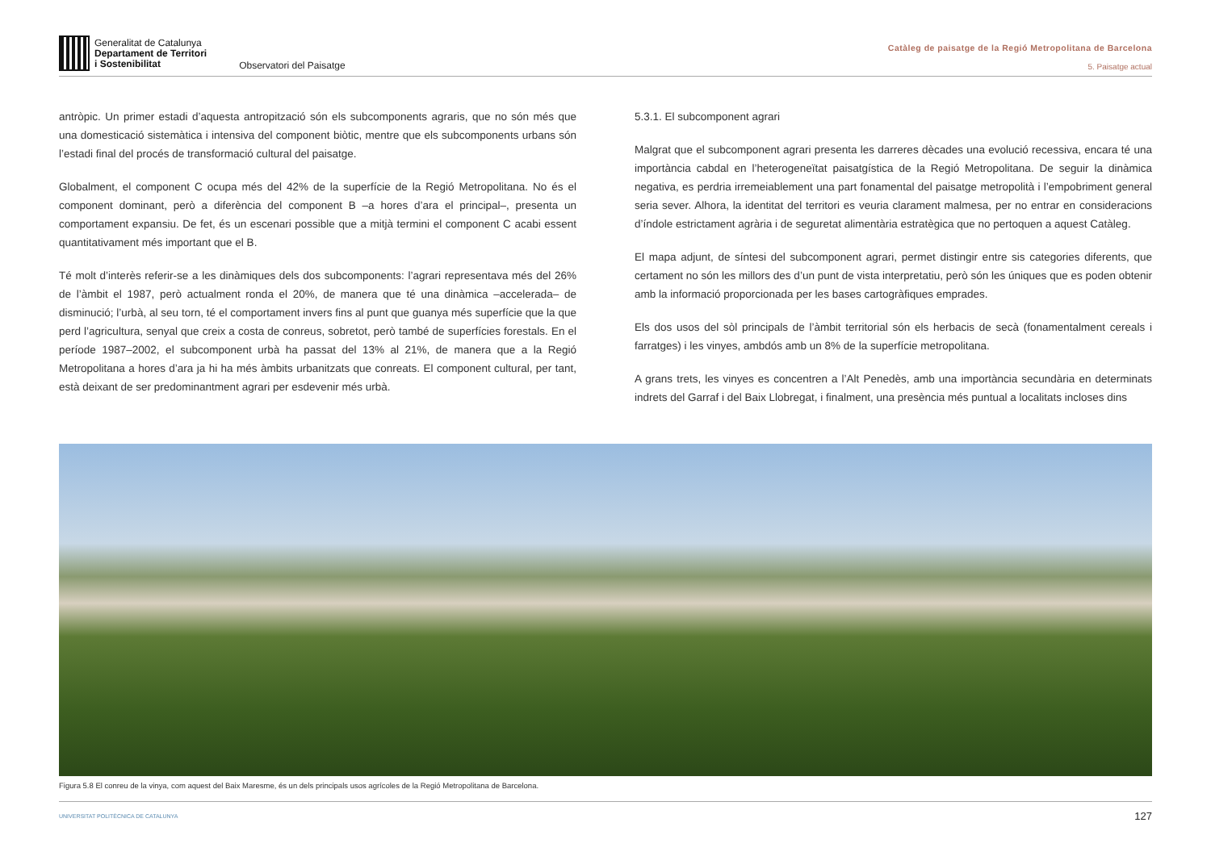Generalitat de Catalunya
Departament de Territori
i Sostenibilitat
Observatori del Paisatge
Catàleg de paisatge de la Regió Metropolitana de Barcelona
5. Paisatge actual
antròpic. Un primer estadi d’aquesta antropització són els subcomponents agraris, que no són més que una domesticació sistemàtica i intensiva del component biòtic, mentre que els subcomponents urbans són l’estadi final del procés de transformació cultural del paisatge.
Globalment, el component C ocupa més del 42% de la superfície de la Regió Metropolitana. No és el component dominant, però a diferència del component B –a hores d’ara el principal–, presenta un comportament expansiu. De fet, és un escenari possible que a mitjà termini el component C acabi essent quantitativament més important que el B.
Té molt d’interès referir-se a les dinàmiques dels dos subcomponents: l’agrari representava més del 26% de l’àmbit el 1987, però actualment ronda el 20%, de manera que té una dinàmica –accelerada– de disminució; l’urbà, al seu torn, té el comportament invers fins al punt que guanya més superfície que la que perd l’agricultura, senyal que creix a costa de conreus, sobretot, però també de superfícies forestals. En el període 1987–2002, el subcomponent urbà ha passat del 13% al 21%, de manera que a la Regió Metropolitana a hores d’ara ja hi ha més àmbits urbanitzats que conreats. El component cultural, per tant, està deixant de ser predominantment agrari per esdevenir més urbà.
5.3.1. El subcomponent agrari
Malgrat que el subcomponent agrari presenta les darreres dècades una evolució recessiva, encara té una importància cabdal en l’heterogeneïtat paisatgística de la Regió Metropolitana. De seguir la dinàmica negativa, es perdria irremeiablement una part fonamental del paisatge metropolità i l’empobriment general seria sever. Alhora, la identitat del territori es veuria clarament malmesa, per no entrar en consideracions d’índole estrictament agrària i de seguretat alimentària estratègica que no pertoquen a aquest Catàleg.
El mapa adjunt, de síntesi del subcomponent agrari, permet distingir entre sis categories diferents, que certament no són les millors des d’un punt de vista interpretatiu, però són les úniques que es poden obtenir amb la informació proporcionada per les bases cartogràfiques emprades.
Els dos usos del sòl principals de l’àmbit territorial són els herbacis de secà (fonamentalment cereals i farratges) i les vinyes, ambdós amb un 8% de la superfície metropolitana.
A grans trets, les vinyes es concentren a l’Alt Penedès, amb una importància secundària en determinats indrets del Garraf i del Baix Llobregat, i finalment, una presència més puntual a localitats incloses dins
Figura 5.8 El conreu de la vinya, com aquest del Baix Maresme, és un dels principals usos agrícoles de la Regió Metropolitana de Barcelona.
UNIVERSITAT POLITÈCNICA DE CATALUNYA
127